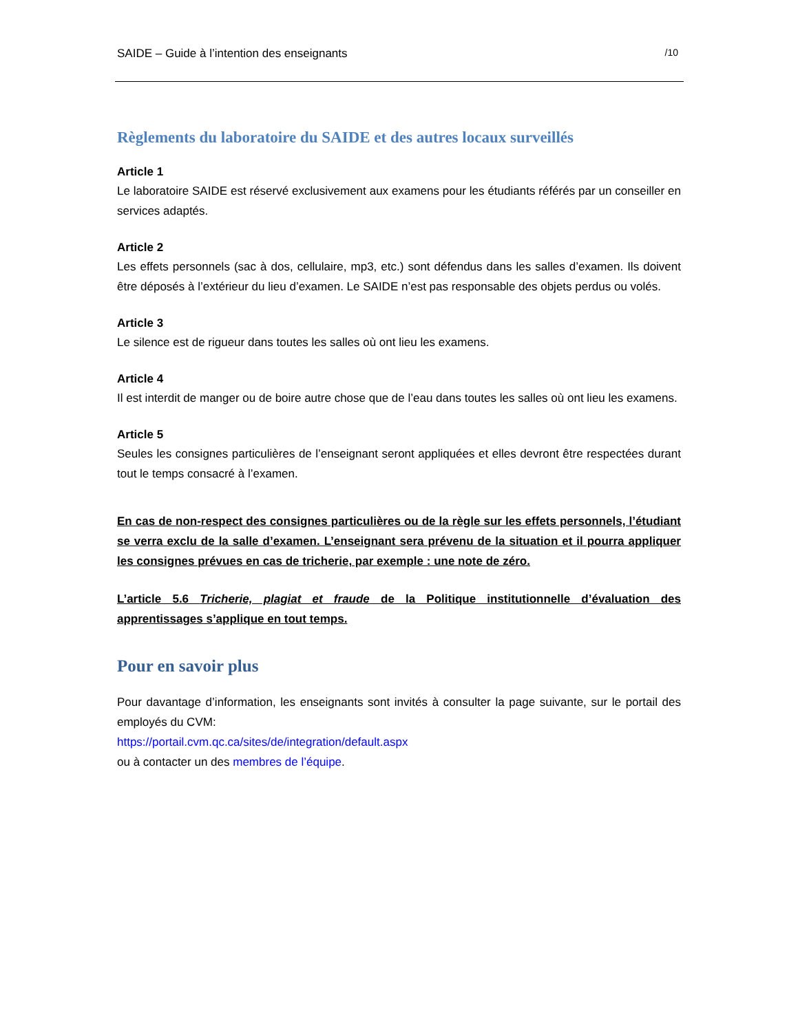SAIDE – Guide à l’intention des enseignants /10
Règlements du laboratoire du SAIDE et des autres locaux surveillés
Article 1
Le laboratoire SAIDE est réservé exclusivement aux examens pour les étudiants référés par un conseiller en services adaptés.
Article 2
Les effets personnels (sac à dos, cellulaire, mp3, etc.) sont défendus dans les salles d’examen. Ils doivent être déposés à l’extérieur du lieu d’examen. Le SAIDE n’est pas responsable des objets perdus ou volés.
Article 3
Le silence est de rigueur dans toutes les salles où ont lieu les examens.
Article 4
Il est interdit de manger ou de boire autre chose que de l’eau dans toutes les salles où ont lieu les examens.
Article 5
Seules les consignes particulières de l’enseignant seront appliquées et elles devront être respectées durant tout le temps consacré à l’examen.
En cas de non-respect des consignes particulières ou de la règle sur les effets personnels, l’étudiant se verra exclu de la salle d’examen. L’enseignant sera prévenu de la situation et il pourra appliquer les consignes prévues en cas de tricherie, par exemple : une note de zéro.
L’article 5.6 Tricherie, plagiat et fraude de la Politique institutionnelle d’évaluation des apprentissages s’applique en tout temps.
Pour en savoir plus
Pour davantage d’information, les enseignants sont invités à consulter la page suivante, sur le portail des employés du CVM:
https://portail.cvm.qc.ca/sites/de/integration/default.aspx
ou à contacter un des membres de l’équipe.